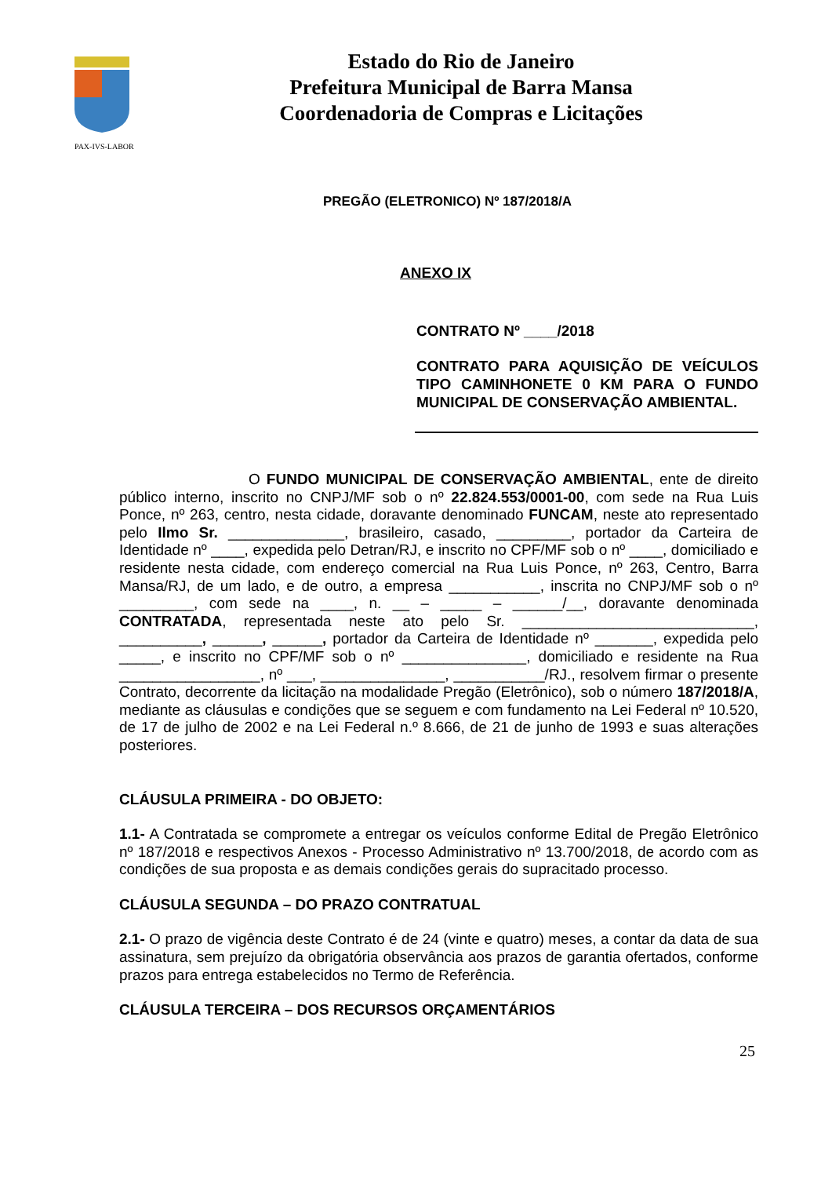PAX-IVS-LABOR
Estado do Rio de Janeiro
Prefeitura Municipal de Barra Mansa
Coordenadoria de Compras e Licitações
PREGÃO (ELETRONICO) Nº 187/2018/A
ANEXO IX
CONTRATO Nº ____/2018
CONTRATO PARA AQUISIÇÃO DE VEÍCULOS TIPO CAMINHONETE 0 KM PARA O FUNDO MUNICIPAL DE CONSERVAÇÃO AMBIENTAL.
O FUNDO MUNICIPAL DE CONSERVAÇÃO AMBIENTAL, ente de direito público interno, inscrito no CNPJ/MF sob o nº 22.824.553/0001-00, com sede na Rua Luis Ponce, nº 263, centro, nesta cidade, doravante denominado FUNCAM, neste ato representado pelo Ilmo Sr. ______________, brasileiro, casado, _________, portador da Carteira de Identidade nº ____, expedida pelo Detran/RJ, e inscrito no CPF/MF sob o nº ____, domiciliado e residente nesta cidade, com endereço comercial na Rua Luis Ponce, nº 263, Centro, Barra Mansa/RJ, de um lado, e de outro, a empresa ___________, inscrita no CNPJ/MF sob o nº _________, com sede na ____, n. __ – _____ – ______/__, doravante denominada CONTRATADA, representada neste ato pelo Sr. ____________________________, __________, ______, ______, portador da Carteira de Identidade nº _______, expedida pelo _____, e inscrito no CPF/MF sob o nº _______________, domiciliado e residente na Rua _________________, nº ___, _______________, ___________/RJ., resolvem firmar o presente Contrato, decorrente da licitação na modalidade Pregão (Eletrônico), sob o número 187/2018/A, mediante as cláusulas e condições que se seguem e com fundamento na Lei Federal nº 10.520, de 17 de julho de 2002 e na Lei Federal n.º 8.666, de 21 de junho de 1993 e suas alterações posteriores.
CLÁUSULA PRIMEIRA - DO OBJETO:
1.1- A Contratada se compromete a entregar os veículos conforme Edital de Pregão Eletrônico nº 187/2018 e respectivos Anexos - Processo Administrativo nº 13.700/2018, de acordo com as condições de sua proposta e as demais condições gerais do supracitado processo.
CLÁUSULA SEGUNDA – DO PRAZO CONTRATUAL
2.1- O prazo de vigência deste Contrato é de 24 (vinte e quatro) meses, a contar da data de sua assinatura, sem prejuízo da obrigatória observância aos prazos de garantia ofertados, conforme prazos para entrega estabelecidos no Termo de Referência.
CLÁUSULA TERCEIRA – DOS RECURSOS ORÇAMENTÁRIOS
25